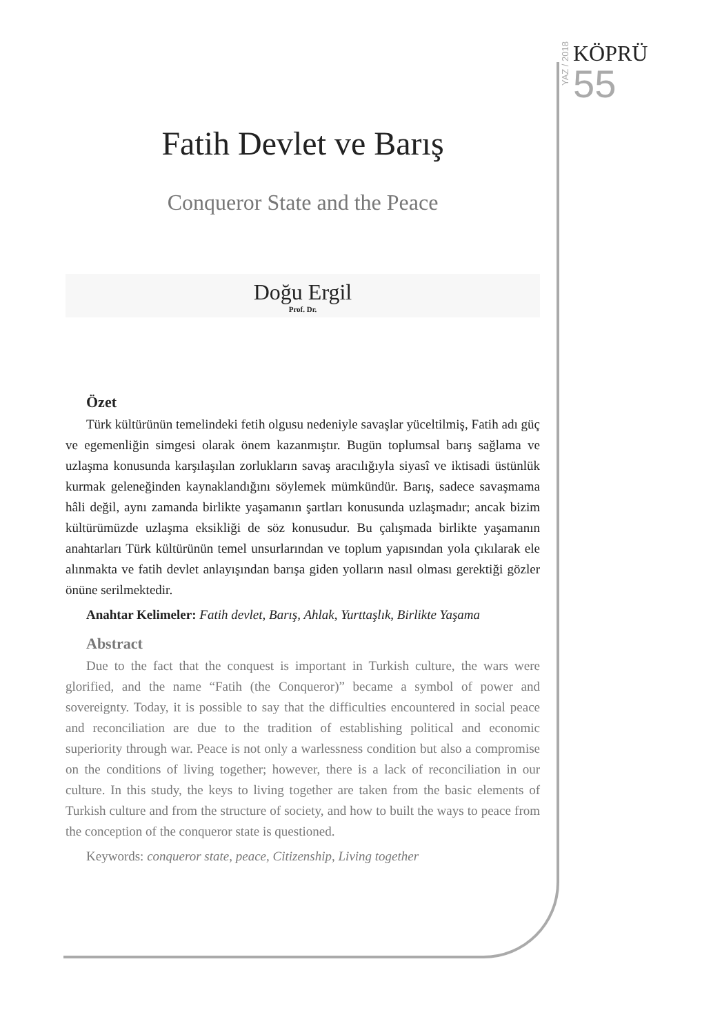YAZ / 2018
KÖPRÜ
55
Fatih Devlet ve Barış
Conqueror State and the Peace
Doğu Ergil
Prof. Dr.
Özet
Türk kültürünün temelindeki fetih olgusu nedeniyle savaşlar yüceltilmiş, Fatih adı güç ve egemenliğin simgesi olarak önem kazanmıştır. Bugün toplumsal barış sağlama ve uzlaşma konusunda karşılaşılan zorlukların savaş aracılığıyla siyasî ve iktisadi üstünlük kurmak geleneğinden kaynaklandığını söylemek mümkündür. Barış, sadece savaşmama hâli değil, aynı zamanda birlikte yaşamanın şartları konusunda uzlaşmadır; ancak bizim kültürümüzde uzlaşma eksikliği de söz konusudur. Bu çalışmada birlikte yaşamanın anahtarları Türk kültürünün temel unsurlarından ve toplum yapısından yola çıkılarak ele alınmakta ve fatih devlet anlayışından barışa giden yolların nasıl olması gerektiği gözler önüne serilmektedir.
Anahtar Kelimeler: Fatih devlet, Barış, Ahlak, Yurttaşlık, Birlikte Yaşama
Abstract
Due to the fact that the conquest is important in Turkish culture, the wars were glorified, and the name “Fatih (the Conqueror)” became a symbol of power and sovereignty. Today, it is possible to say that the difficulties encountered in social peace and reconciliation are due to the tradition of establishing political and economic superiority through war. Peace is not only a warlessness condition but also a compromise on the conditions of living together; however, there is a lack of reconciliation in our culture. In this study, the keys to living together are taken from the basic elements of Turkish culture and from the structure of society, and how to built the ways to peace from the conception of the conqueror state is questioned.
Keywords: conqueror state, peace, Citizenship, Living together